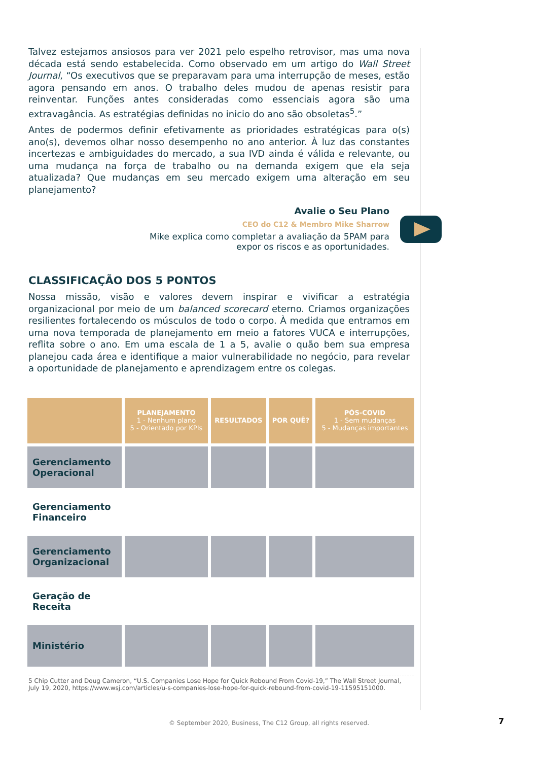Talvez estejamos ansiosos para ver 2021 pelo espelho retrovisor, mas uma nova década está sendo estabelecida. Como observado em um artigo do Wall Street Journal, “Os executivos que se preparavam para uma interrupção de meses, estão agora pensando em anos. O trabalho deles mudou de apenas resistir para reinventar. Funções antes consideradas como essenciais agora são uma extravagância. As estratégias definidas no inicio do ano são obsoletas<sup>5</sup>.”
Antes de podermos definir efetivamente as prioridades estratégicas para o(s) ano(s), devemos olhar nosso desempenho no ano anterior. À luz das constantes incertezas e ambiguidades do mercado, a sua IVD ainda é válida e relevante, ou uma mudança na força de trabalho ou na demanda exigem que ela seja atualizada? Que mudanças em seu mercado exigem uma alteração em seu planejamento?
Avalie o Seu Plano
CEO do C12 & Membro Mike Sharrow
Mike explica como completar a avaliação da 5PAM para
expor os riscos e as oportunidades.
CLASSIFICAÇÃO DOS 5 PONTOS
Nossa missão, visão e valores devem inspirar e vivificar a estratégia organizacional por meio de um balanced scorecard eterno. Criamos organizações resilientes fortalecendo os músculos de todo o corpo. À medida que entramos em uma nova temporada de planejamento em meio a fatores VUCA e interrupções, reflita sobre o ano. Em uma escala de 1 a 5, avalie o quão bem sua empresa planejou cada área e identifique a maior vulnerabilidade no negócio, para revelar a oportunidade de planejamento e aprendizagem entre os colegas.
| | PLANEJAMENTO 1 - Nenhum plano 5 - Orientado por KPIs | RESULTADOS | POR QUÊ? | PÓS-COVID 1 - Sem mudanças 5 - Mudanças importantes |
| --- | --- | --- | --- | --- |
| Gerenciamento Operacional | | | | |
| Gerenciamento Financeiro | | | | |
| Gerenciamento Organizacional | | | | |
| Geração de Receita | | | | |
| Ministério | | | | |
5 Chip Cutter and Doug Cameron, “U.S. Companies Lose Hope for Quick Rebound From Covid-19,” The Wall Street Journal, July 19, 2020, https://www.wsj.com/articles/u-s-companies-lose-hope-for-quick-rebound-from-covid-19-11595151000.
© September 2020, Business, The C12 Group, all rights reserved. 7